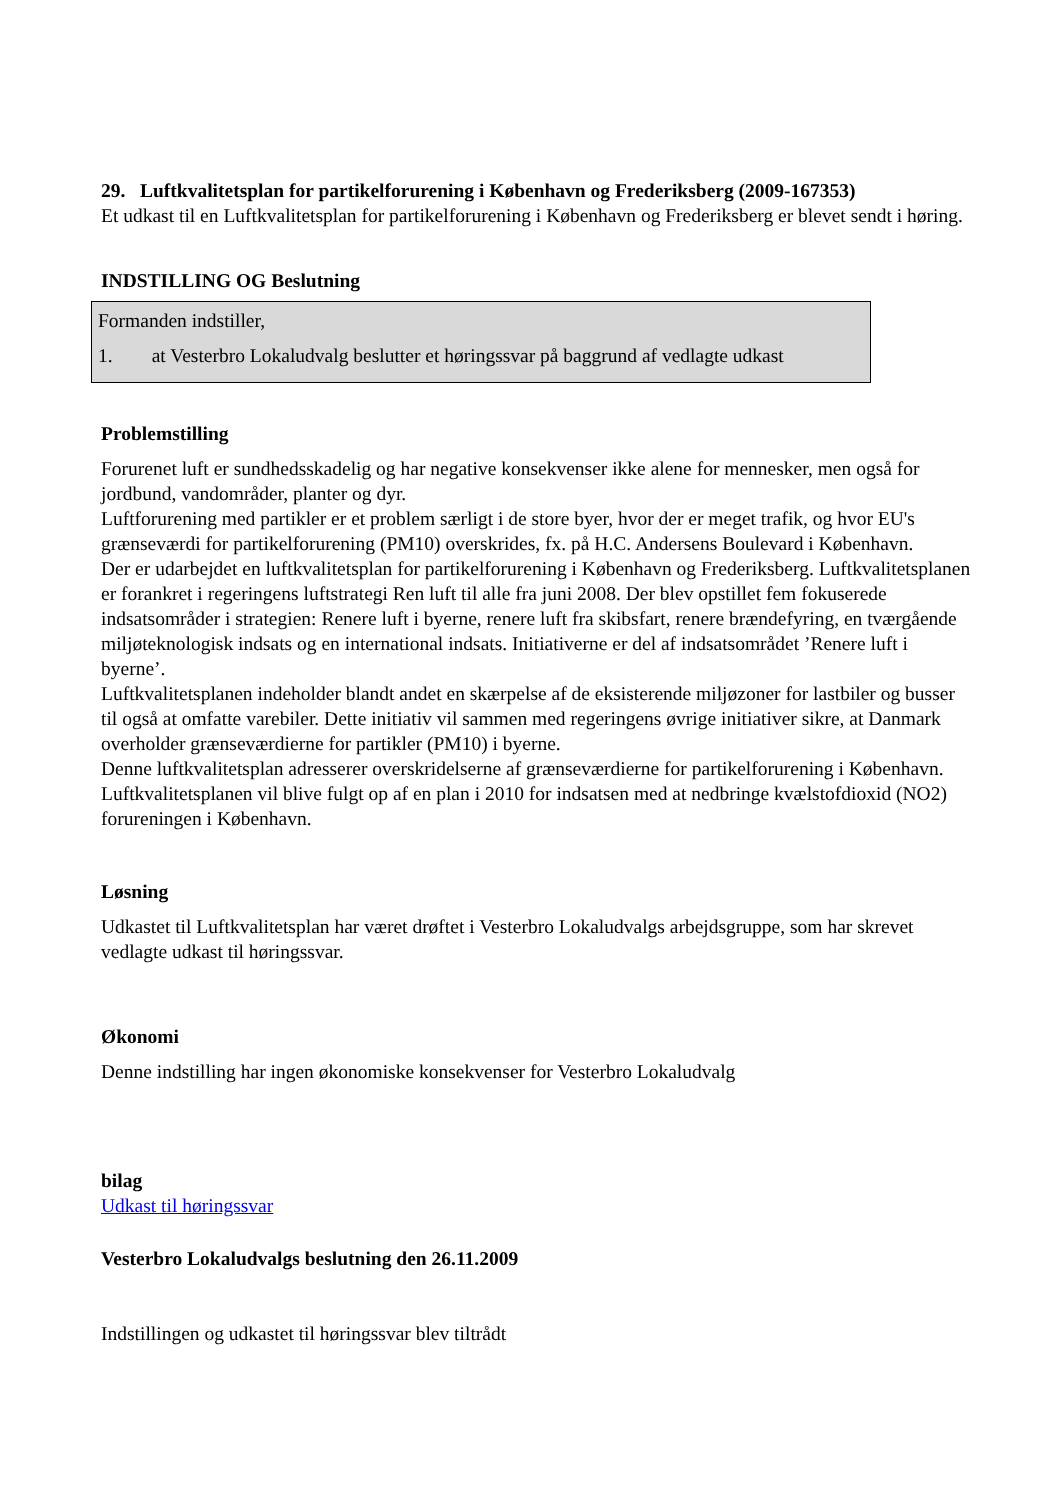29. Luftkvalitetsplan for partikelforurening i København og Frederiksberg (2009-167353)
Et udkast til en Luftkvalitetsplan for partikelforurening i København og Frederiksberg er blevet sendt i høring.
INDSTILLING OG Beslutning
Formanden indstiller,
1. at Vesterbro Lokaludvalg beslutter et høringssvar på baggrund af vedlagte udkast
Problemstilling
Forurenet luft er sundhedsskadelig og har negative konsekvenser ikke alene for mennesker, men også for jordbund, vandområder, planter og dyr.
Luftforurening med partikler er et problem særligt i de store byer, hvor der er meget trafik, og hvor EU's grænseværdi for partikelforurening (PM10) overskrides, fx. på H.C. Andersens Boulevard i København.
Der er udarbejdet en luftkvalitetsplan for partikelforurening i København og Frederiksberg. Luftkvalitetsplanen er forankret i regeringens luftstrategi Ren luft til alle fra juni 2008. Der blev opstillet fem fokuserede indsatsområder i strategien: Renere luft i byerne, renere luft fra skibsfart, renere brændefyring, en tværgående miljøteknologisk indsats og en international indsats. Initiativerne er del af indsatsområdet ’Renere luft i byerne’.
Luftkvalitetsplanen indeholder blandt andet en skærpelse af de eksisterende miljøzoner for lastbiler og busser til også at omfatte varebiler. Dette initiativ vil sammen med regeringens øvrige initiativer sikre, at Danmark overholder grænseværdierne for partikler (PM10) i byerne.
Denne luftkvalitetsplan adresserer overskridelserne af grænseværdierne for partikelforurening i København. Luftkvalitetsplanen vil blive fulgt op af en plan i 2010 for indsatsen med at nedbringe kvælstofdioxid (NO2) forureningen i København.
Løsning
Udkastet til Luftkvalitetsplan har været drøftet i Vesterbro Lokaludvalgs arbejdsgruppe, som har skrevet vedlagte udkast til høringssvar.
Økonomi
Denne indstilling har ingen økonomiske konsekvenser for Vesterbro Lokaludvalg
bilag
Udkast til høringssvar
Vesterbro Lokaludvalgs beslutning den 26.11.2009
Indstillingen og udkastet til høringssvar blev tiltrådt